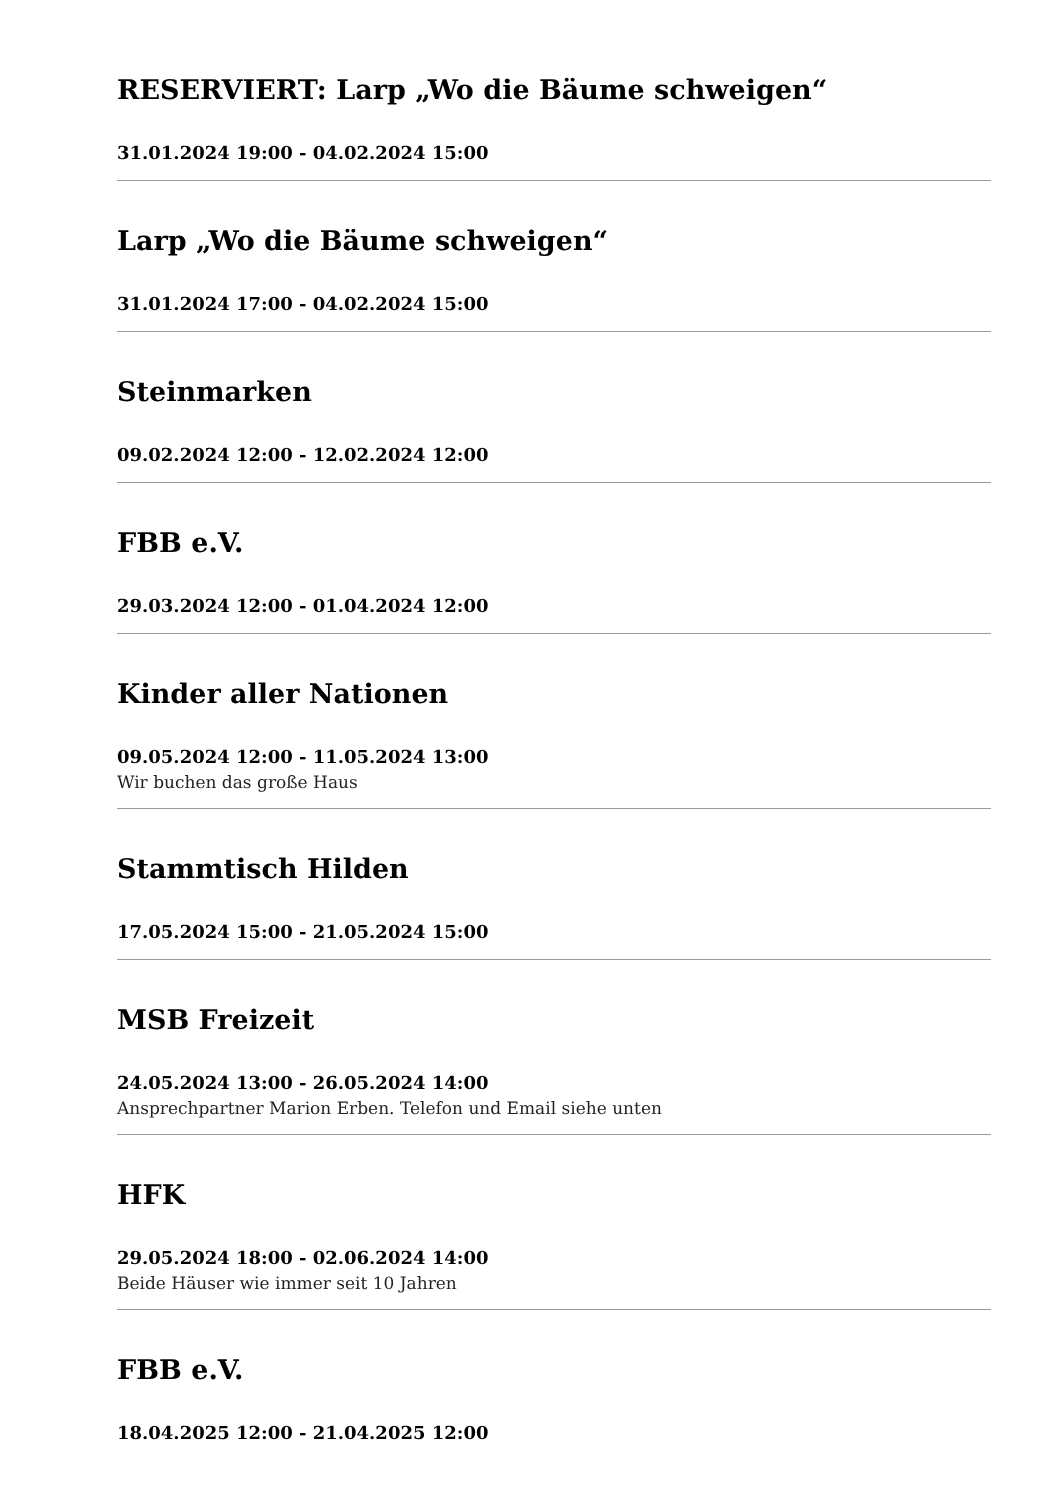RESERVIERT: Larp „Wo die Bäume schweigen“
31.01.2024 19:00 - 04.02.2024 15:00
Larp „Wo die Bäume schweigen“
31.01.2024 17:00 - 04.02.2024 15:00
Steinmarken
09.02.2024 12:00 - 12.02.2024 12:00
FBB e.V.
29.03.2024 12:00 - 01.04.2024 12:00
Kinder aller Nationen
09.05.2024 12:00 - 11.05.2024 13:00
Wir buchen das große Haus
Stammtisch Hilden
17.05.2024 15:00 - 21.05.2024 15:00
MSB Freizeit
24.05.2024 13:00 - 26.05.2024 14:00
Ansprechpartner Marion Erben. Telefon und Email siehe unten
HFK
29.05.2024 18:00 - 02.06.2024 14:00
Beide Häuser wie immer seit 10 Jahren
FBB e.V.
18.04.2025 12:00 - 21.04.2025 12:00